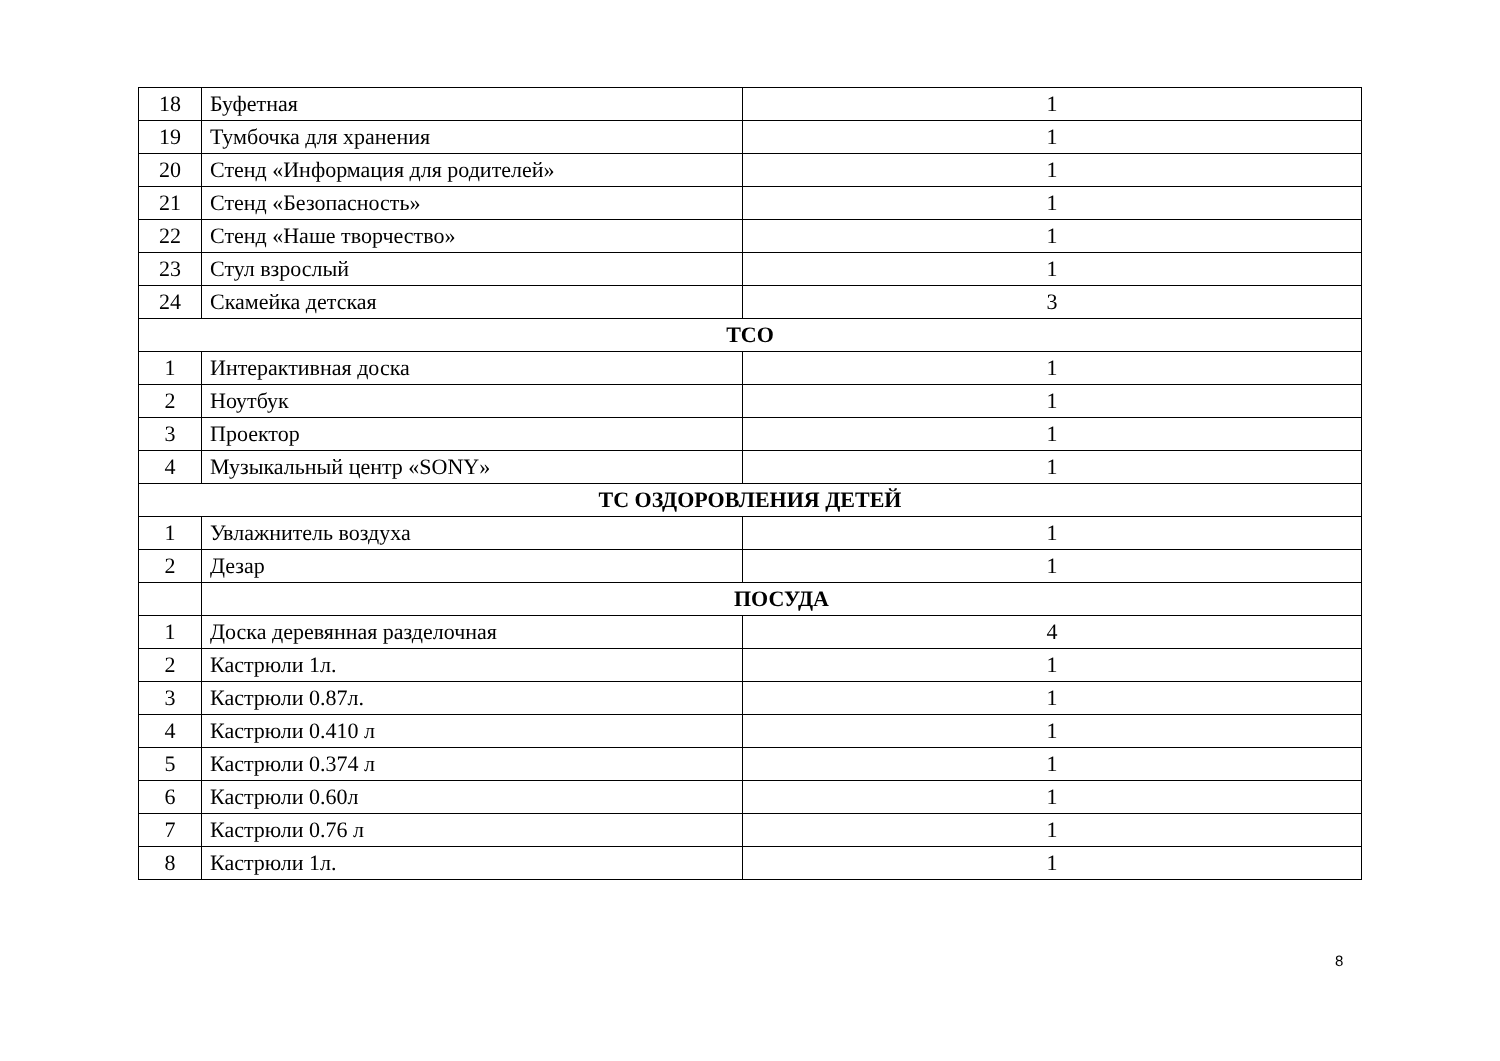| 18 | Буфетная | 1 |
| 19 | Тумбочка для хранения | 1 |
| 20 | Стенд «Информация для родителей» | 1 |
| 21 | Стенд «Безопасность» | 1 |
| 22 | Стенд «Наше творчество» | 1 |
| 23 | Стул взрослый | 1 |
| 24 | Скамейка детская | 3 |
| ТСО | | |
| 1 | Интерактивная доска | 1 |
| 2 | Ноутбук | 1 |
| 3 | Проектор | 1 |
| 4 | Музыкальный центр «SONY» | 1 |
| ТС ОЗДОРОВЛЕНИЯ ДЕТЕЙ | | |
| 1 | Увлажнитель воздуха | 1 |
| 2 | Дезар | 1 |
| | ПОСУДА | |
| 1 | Доска деревянная разделочная | 4 |
| 2 | Кастрюли 1л. | 1 |
| 3 | Кастрюли 0.87л. | 1 |
| 4 | Кастрюли 0.410 л | 1 |
| 5 | Кастрюли 0.374 л | 1 |
| 6 | Кастрюли 0.60л | 1 |
| 7 | Кастрюли 0.76 л | 1 |
| 8 | Кастрюли 1л. | 1 |
8